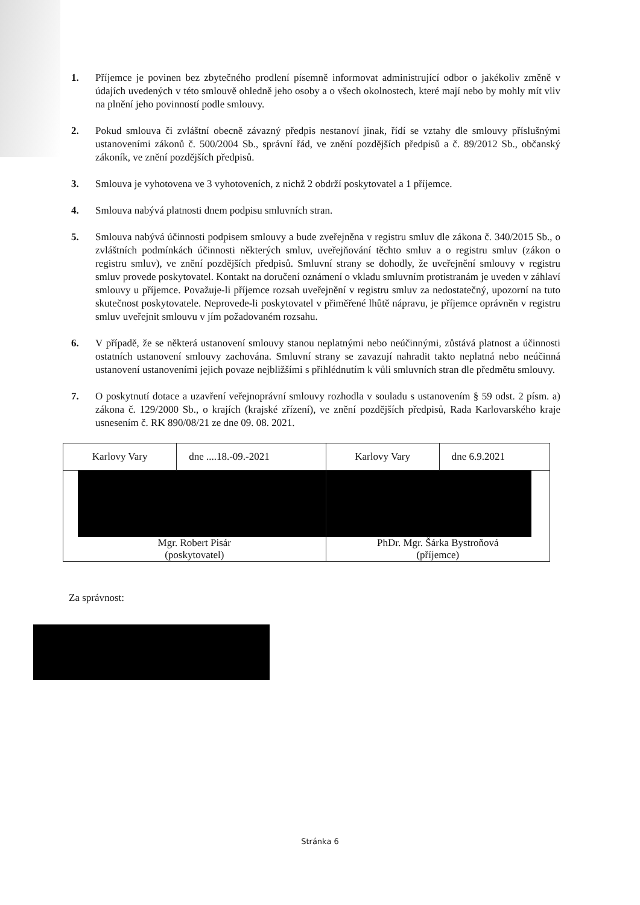1. Příjemce je povinen bez zbytečného prodlení písemně informovat administrující odbor o jakékoliv změně v údajích uvedených v této smlouvě ohledně jeho osoby a o všech okolnostech, které mají nebo by mohly mít vliv na plnění jeho povinností podle smlouvy.
2. Pokud smlouva či zvláštní obecně závazný předpis nestanoví jinak, řídí se vztahy dle smlouvy příslušnými ustanoveními zákonů č. 500/2004 Sb., správní řád, ve znění pozdějších předpisů a č. 89/2012 Sb., občanský zákoník, ve znění pozdějších předpisů.
3. Smlouva je vyhotovena ve 3 vyhotoveních, z nichž 2 obdrží poskytovatel a 1 příjemce.
4. Smlouva nabývá platnosti dnem podpisu smluvních stran.
5. Smlouva nabývá účinnosti podpisem smlouvy a bude zveřejněna v registru smluv dle zákona č. 340/2015 Sb., o zvláštních podmínkách účinnosti některých smluv, uveřejňování těchto smluv a o registru smluv (zákon o registru smluv), ve znění pozdějších předpisů. Smluvní strany se dohodly, že uveřejnění smlouvy v registru smluv provede poskytovatel. Kontakt na doručení oznámení o vkladu smluvním protistranám je uveden v záhlaví smlouvy u příjemce. Považuje-li příjemce rozsah uveřejnění v registru smluv za nedostatečný, upozorní na tuto skutečnost poskytovatele. Neprovede-li poskytovatel v přiměřené lhůtě nápravu, je příjemce oprávněn v registru smluv uveřejnit smlouvu v jím požadovaném rozsahu.
6. V případě, že se některá ustanovení smlouvy stanou neplatnými nebo neúčinnými, zůstává platnost a účinnosti ostatních ustanovení smlouvy zachována. Smluvní strany se zavazují nahradit takto neplatná nebo neúčinná ustanovení ustanoveními jejich povaze nejbližšími s přihlédnutím k vůli smluvních stran dle předmětu smlouvy.
7. O poskytnutí dotace a uzavření veřejnoprávní smlouvy rozhodla v souladu s ustanovením § 59 odst. 2 písm. a) zákona č. 129/2000 Sb., o krajích (krajské zřízení), ve znění pozdějších předpisů, Rada Karlovarského kraje usnesením č. RK 890/08/21 ze dne 09. 08. 2021.
| Karlovy Vary | dne ....18.-09.-2021 | Karlovy Vary | dne 6.9.2021 |
| Mgr. Robert Pisár (poskytovatel) | | PhDr. Mgr. Šárka Bystroňová (příjemce) | |
Za správnost:
Stránka 6